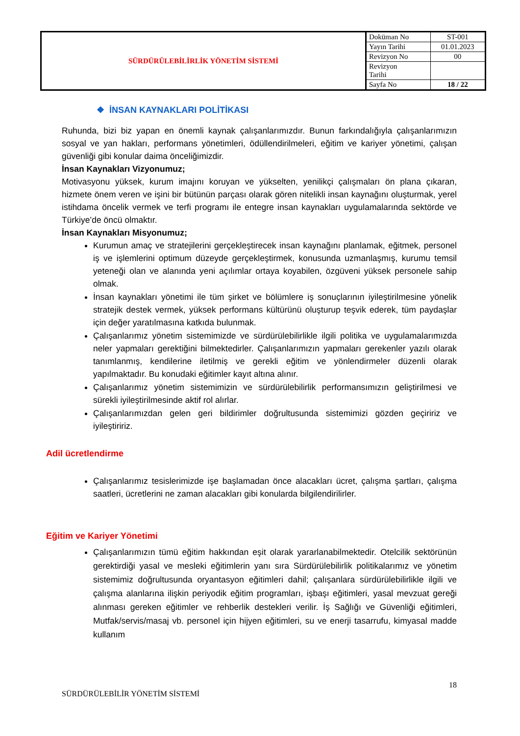| SÜRDÜRÜLEBİLİRLİK YÖNETİM SİSTEMİ | Doküman No | ST-001 |
| | Yayın Tarihi | 01.01.2023 |
| | Revizyon No | 00 |
| | Revizyon Tarihi | |
| | Sayfa No | 18 / 22 |
❖ İNSAN KAYNAKLARI POLİTİKASI
Ruhunda, bizi biz yapan en önemli kaynak çalışanlarımızdır. Bunun farkındalığıyla çalışanlarımızın sosyal ve yan hakları, performans yönetimleri, ödüllendirilmeleri, eğitim ve kariyer yönetimi, çalışan güvenliği gibi konular daima önceliğimizdir.
İnsan Kaynakları Vizyonumuz;
Motivasyonu yüksek, kurum imajını koruyan ve yükselten, yenilikçi çalışmaları ön plana çıkaran, hizmete önem veren ve işini bir bütünün parçası olarak gören nitelikli insan kaynağını oluşturmak, yerel istihdama öncelik vermek ve terfi programı ile entegre insan kaynakları uygulamalarında sektörde ve Türkiye’de öncü olmaktır.
İnsan Kaynakları Misyonumuz;
Kurumun amaç ve stratejilerini gerçekleştirecek insan kaynağını planlamak, eğitmek, personel iş ve işlemlerini optimum düzeyde gerçekleştirmek, konusunda uzmanlaşmış, kurumu temsil yeteneği olan ve alanında yeni açılımlar ortaya koyabilen, özgüveni yüksek personele sahip olmak.
İnsan kaynakları yönetimi ile tüm şirket ve bölümlere iş sonuçlarının iyileştirilmesine yönelik stratejik destek vermek, yüksek performans kültürünü oluşturup teşvik ederek, tüm paydaşlar için değer yaratılmasına katkıda bulunmak.
Çalışanlarımız yönetim sistemimizde ve sürdürülebilirlikle ilgili politika ve uygulamalarımızda neler yapmaları gerektiğini bilmektedirler. Çalışanlarımızın yapmaları gerekenler yazılı olarak tanımlanmış, kendilerine iletilmiş ve gerekli eğitim ve yönlendirmeler düzenli olarak yapılmaktadır. Bu konudaki eğitimler kayıt altına alınır.
Çalışanlarımız yönetim sistemimizin ve sürdürülebilirlik performansımızın geliştirilmesi ve sürekli iyileştirilmesinde aktif rol alırlar.
Çalışanlarımızdan gelen geri bildirimler doğrultusunda sistemimizi gözden geçiririz ve iyileştiririz.
Adil ücretlendirme
Çalışanlarımız tesislerimizde işe başlamadan önce alacakları ücret, çalışma şartları, çalışma saatleri, ücretlerini ne zaman alacakları gibi konularda bilgilendirilirler.
Eğitim ve Kariyer Yönetimi
Çalışanlarımızın tümü eğitim hakkından eşit olarak yararlanabilmektedir. Otelcilik sektörünün gerektirdiği yasal ve mesleki eğitimlerin yanı sıra Sürdürülebilirlik politikalarımız ve yönetim sistemimiz doğrultusunda oryantasyon eğitimleri dahil; çalışanlara sürdürülebilirlikle ilgili ve çalışma alanlarına ilişkin periyodik eğitim programları, işbaşı eğitimleri, yasal mevzuat gereği alınması gereken eğitimler ve rehberlik destekleri verilir. İş Sağlığı ve Güvenliği eğitimleri, Mutfak/servis/masaj vb. personel için hijyen eğitimleri, su ve enerji tasarrufu, kimyasal madde kullanım
18
SÜRDÜRÜLEBİLİR YÖNETİM SİSTEMİ